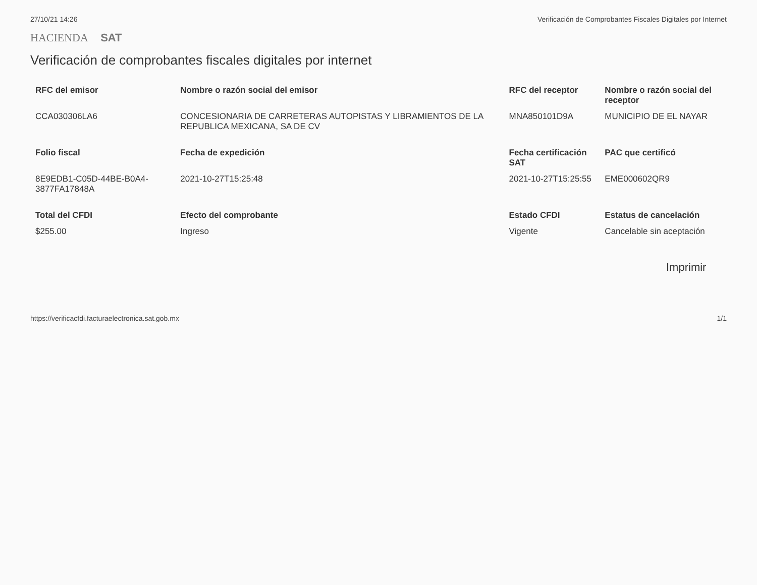27/10/21 14:26 Verificación de Comprobantes Fiscales Digitales por Internet
HACIENDA SAT
Verificación de comprobantes fiscales digitales por internet
| RFC del emisor | Nombre o razón social del emisor | RFC del receptor | Nombre o razón social del receptor |
| --- | --- | --- | --- |
| CCA030306LA6 | CONCESIONARIA DE CARRETERAS AUTOPISTAS Y LIBRAMIENTOS DE LA REPUBLICA MEXICANA, SA DE CV | MNA850101D9A | MUNICIPIO DE EL NAYAR |
| Folio fiscal | Fecha de expedición | Fecha certificación SAT | PAC que certificó |
| 8E9EDB1-C05D-44BE-B0A4-3877FA17848A | 2021-10-27T15:25:48 | 2021-10-27T15:25:55 | EME000602QR9 |
| Total del CFDI | Efecto del comprobante | Estado CFDI | Estatus de cancelación |
| $255.00 | Ingreso | Vigente | Cancelable sin aceptación |
Imprimir
https://verificacfdi.facturaelectronica.sat.gob.mx 1/1